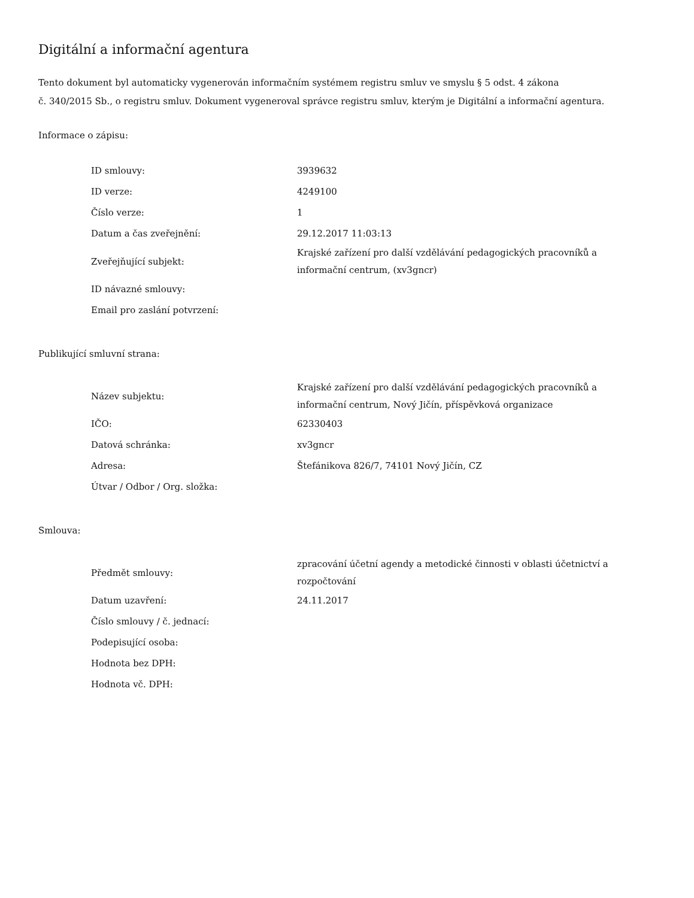Digitální a informační agentura
Tento dokument byl automaticky vygenerován informačním systémem registru smluv ve smyslu § 5 odst. 4 zákona
č. 340/2015 Sb., o registru smluv. Dokument vygeneroval správce registru smluv, kterým je Digitální a informační agentura.
Informace o zápisu:
| ID smlouvy: | 3939632 |
| ID verze: | 4249100 |
| Číslo verze: | 1 |
| Datum a čas zveřejnění: | 29.12.2017 11:03:13 |
| Zveřejňující subjekt: | Krajské zařízení pro další vzdělávání pedagogických pracovníků a informační centrum, (xv3gncr) |
| ID návazné smlouvy: | |
| Email pro zaslání potvrzení: | |
Publikující smluvní strana:
| Název subjektu: | Krajské zařízení pro další vzdělávání pedagogických pracovníků a informační centrum, Nový Jičín, příspěvková organizace |
| IČO: | 62330403 |
| Datová schránka: | xv3gncr |
| Adresa: | Štefánikova 826/7, 74101 Nový Jičín, CZ |
| Útvar / Odbor / Org. složka: | |
Smlouva:
| Předmět smlouvy: | zpracování účetní agendy a metodické činnosti v oblasti účetnictví a rozpočtování |
| Datum uzavření: | 24.11.2017 |
| Číslo smlouvy / č. jednací: | |
| Podepisující osoba: | |
| Hodnota bez DPH: | |
| Hodnota vč. DPH: | |